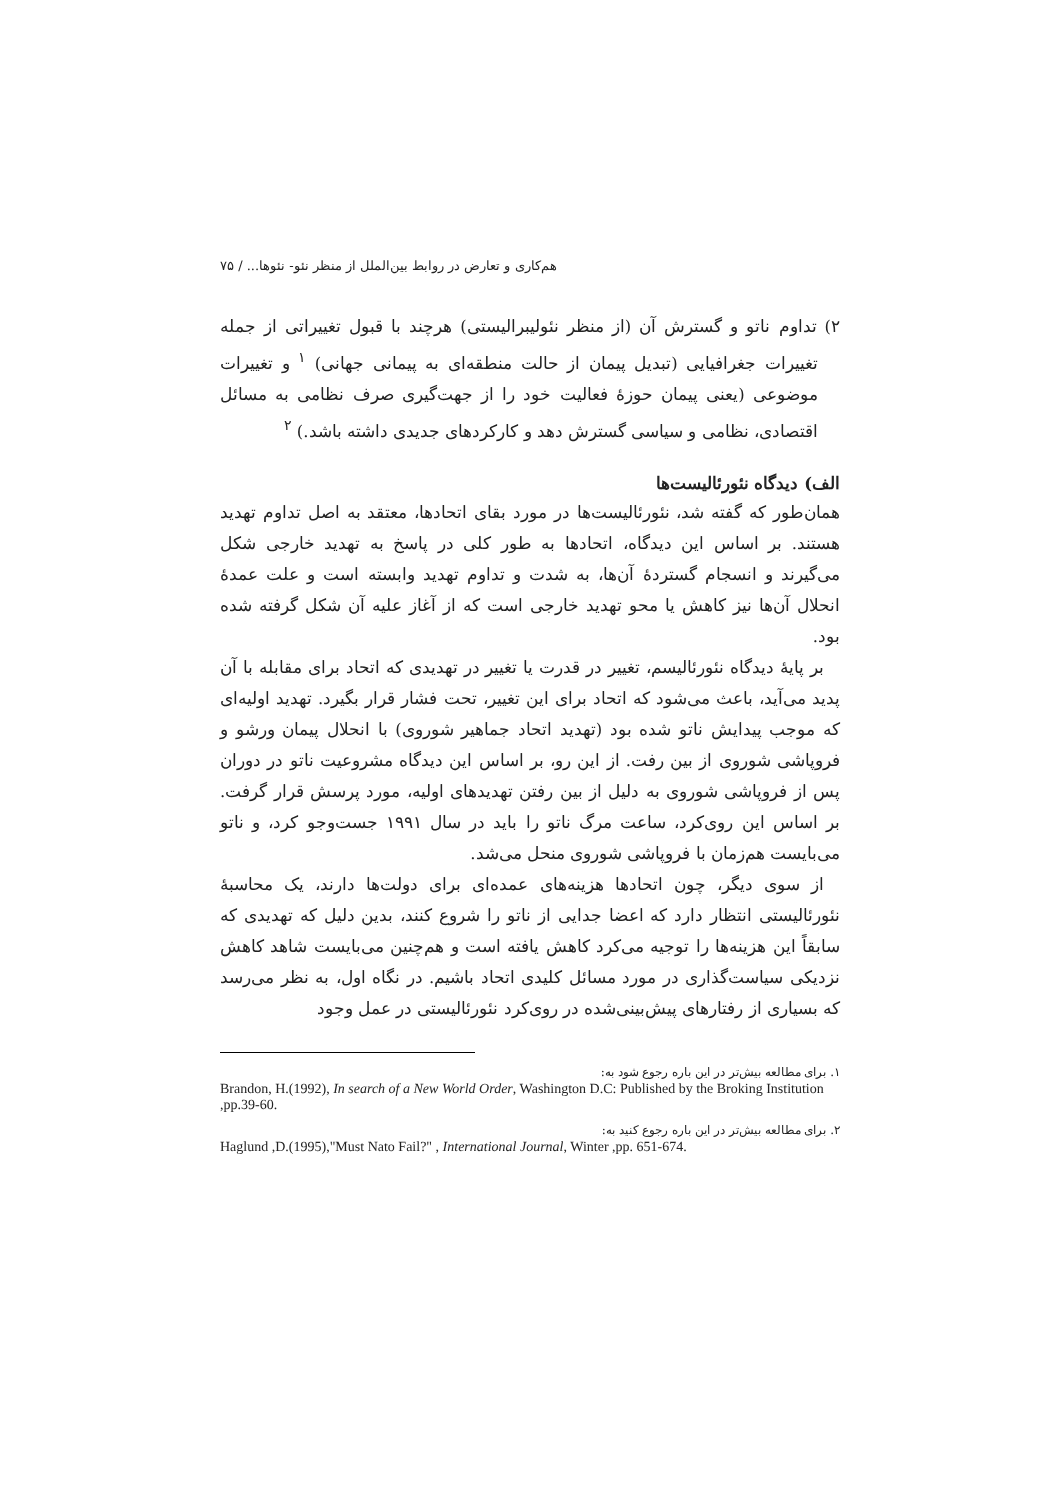هم‌کاری و تعارض در روابط بین‌الملل از منظر نئو- نئوها... / ۷۵
۲) تداوم ناتو و گسترش آن (از منظر نئولیبرالیستی) هرچند با قبول تغییراتی از جمله تغییرات جغرافیایی (تبدیل پیمان از حالت منطقه‌ای به پیمانی جهانی) <sup>۱</sup> و تغییرات موضوعی (یعنی پیمان حوزهٔ فعالیت خود را از جهت‌گیری صرف نظامی به مسائل اقتصادی، نظامی و سیاسی گسترش دهد و کارکردهای جدیدی داشته باشد.) <sup>۲</sup>
الف) دیدگاه نئورئالیست‌ها
همان‌طور که گفته شد، نئورئالیست‌ها در مورد بقای اتحادها، معتقد به اصل تداوم تهدید هستند. بر اساس این دیدگاه، اتحادها به طور کلی در پاسخ به تهدید خارجی شکل می‌گیرند و انسجام گستردهٔ آن‌ها، به شدت و تداوم تهدید وابسته است و علت عمدهٔ انحلال آن‌ها نیز کاهش یا محو تهدید خارجی است که از آغاز علیه آن شکل گرفته شده بود.
بر پایهٔ دیدگاه نئورئالیسم، تغییر در قدرت یا تغییر در تهدیدی که اتحاد برای مقابله با آن پدید می‌آید، باعث می‌شود که اتحاد برای این تغییر، تحت فشار قرار بگیرد. تهدید اولیه‌ای که موجب پیدایش ناتو شده بود (تهدید اتحاد جماهیر شوروی) با انحلال پیمان ورشو و فروپاشی شوروی از بین رفت. از این رو، بر اساس این دیدگاه مشروعیت ناتو در دوران پس از فروپاشی شوروی به دلیل از بین رفتن تهدیدهای اولیه، مورد پرسش قرار گرفت. بر اساس این روی‌کرد، ساعت مرگ ناتو را باید در سال ۱۹۹۱ جست‌وجو کرد، و ناتو می‌بایست هم‌زمان با فروپاشی شوروی منحل می‌شد.
از سوی دیگر، چون اتحادها هزینه‌های عمده‌ای برای دولت‌ها دارند، یک محاسبهٔ نئورئالیستی انتظار دارد که اعضا جدایی از ناتو را شروع کنند، بدین دلیل که تهدیدی که سابقاً این هزینه‌ها را توجیه می‌کرد کاهش یافته است و هم‌چنین می‌بایست شاهد کاهش نزدیکی سیاست‌گذاری در مورد مسائل کلیدی اتحاد باشیم. در نگاه اول، به نظر می‌رسد که بسیاری از رفتارهای پیش‌بینی‌شده در روی‌کرد نئورئالیستی در عمل وجود
۱. برای مطالعه بیش‌تر در این باره رجوع شود به:
Brandon, H.(1992), In search of a New World Order, Washington D.C: Published by the Broking Institution ,pp.39-60.
۲. برای مطالعه بیش‌تر در این باره رجوع کنید به:
Haglund ,D.(1995),"Must Nato Fail?" , International Journal, Winter ,pp. 651-674.